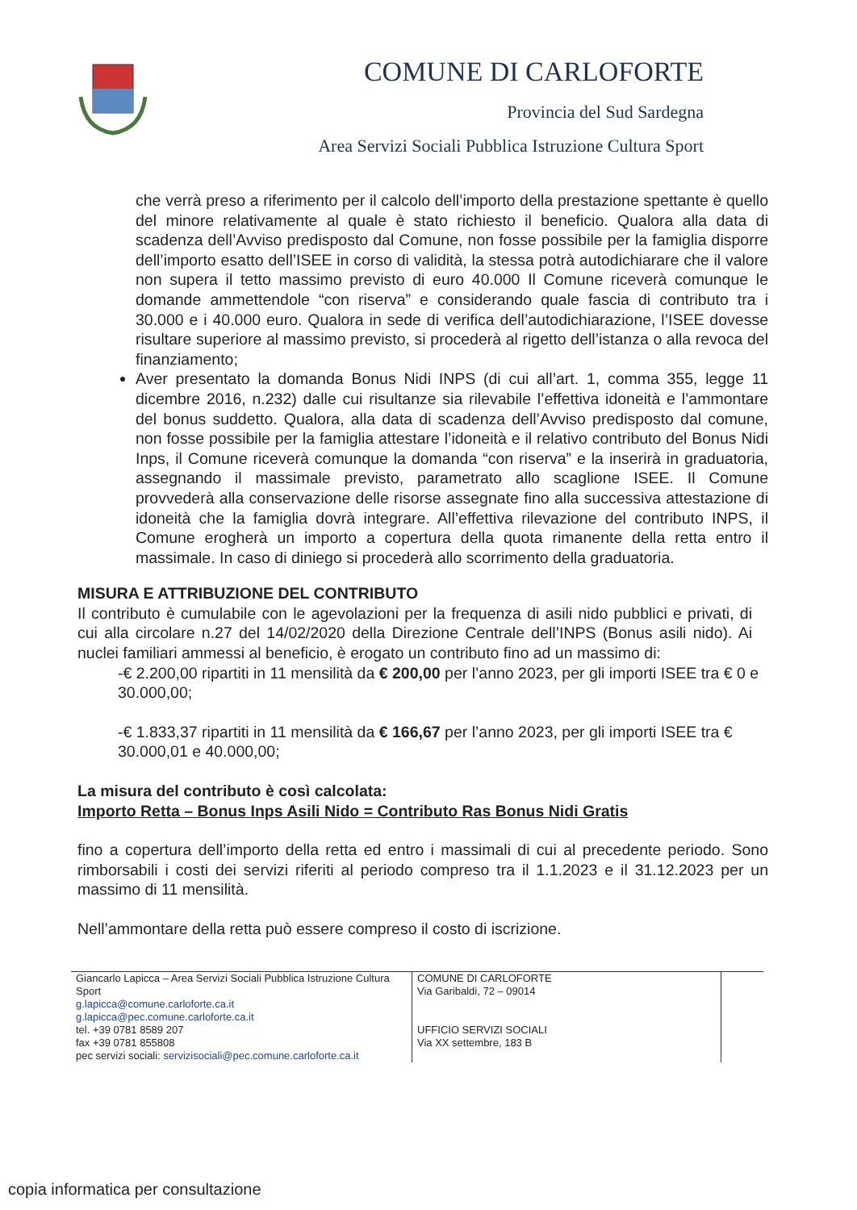COMUNE DI CARLOFORTE
Provincia del Sud Sardegna
Area Servizi Sociali Pubblica Istruzione Cultura Sport
che verrà preso a riferimento per il calcolo dell’importo della prestazione spettante è quello del minore relativamente al quale è stato richiesto il beneficio. Qualora alla data di scadenza dell’Avviso predisposto dal Comune, non fosse possibile per la famiglia disporre dell’importo esatto dell’ISEE in corso di validità, la stessa potrà autodichiarare che il valore non supera il tetto massimo previsto di euro 40.000 Il Comune riceverà comunque le domande ammettendole “con riserva” e considerando quale fascia di contributo tra i 30.000 e i 40.000 euro. Qualora in sede di verifica dell’autodichiarazione, l’ISEE dovesse risultare superiore al massimo previsto, si procederà al rigetto dell’istanza o alla revoca del finanziamento;
Aver presentato la domanda Bonus Nidi INPS (di cui all’art. 1, comma 355, legge 11 dicembre 2016, n.232) dalle cui risultanze sia rilevabile l’effettiva idoneità e l’ammontare del bonus suddetto. Qualora, alla data di scadenza dell’Avviso predisposto dal comune, non fosse possibile per la famiglia attestare l’idoneità e il relativo contributo del Bonus Nidi Inps, il Comune riceverà comunque la domanda “con riserva” e la inserirà in graduatoria, assegnando il massimale previsto, parametrato allo scaglione ISEE. Il Comune provvederà alla conservazione delle risorse assegnate fino alla successiva attestazione di idoneità che la famiglia dovrà integrare. All’effettiva rilevazione del contributo INPS, il Comune erogherà un importo a copertura della quota rimanente della retta entro il massimale. In caso di diniego si procederà allo scorrimento della graduatoria.
MISURA E ATTRIBUZIONE DEL CONTRIBUTO
Il contributo è cumulabile con le agevolazioni per la frequenza di asili nido pubblici e privati, di cui alla circolare n.27 del 14/02/2020 della Direzione Centrale dell’INPS (Bonus asili nido). Ai nuclei familiari ammessi al beneficio, è erogato un contributo fino ad un massimo di:
-€ 2.200,00 ripartiti in 11 mensilità da € 200,00 per l’anno 2023, per gli importi ISEE tra € 0 e 30.000,00;
-€ 1.833,37 ripartiti in 11 mensilità da € 166,67 per l’anno 2023, per gli importi ISEE tra € 30.000,01 e 40.000,00;
La misura del contributo è così calcolata:
Importo Retta – Bonus Inps Asili Nido = Contributo Ras Bonus Nidi Gratis
fino a copertura dell’importo della retta ed entro i massimali di cui al precedente periodo. Sono rimborsabili i costi dei servizi riferiti al periodo compreso tra il 1.1.2023 e il 31.12.2023 per un massimo di 11 mensilità.
Nell’ammontare della retta può essere compreso il costo di iscrizione.
| Giancarlo Lapicca – Area Servizi Sociali Pubblica Istruzione Cultura Sport g.lapicca@comune.carloforte.ca.it g.lapicca@pec.comune.carloforte.ca.it tel. +39 0781 8589 207 fax +39 0781 855808 pec servizi sociali: servizisociali@pec.comune.carloforte.ca.it | COMUNE DI CARLOFORTE Via Garibaldi, 72 – 09014 UFFICIO SERVIZI SOCIALI Via XX settembre, 183 B | |
copia informatica per consultazione